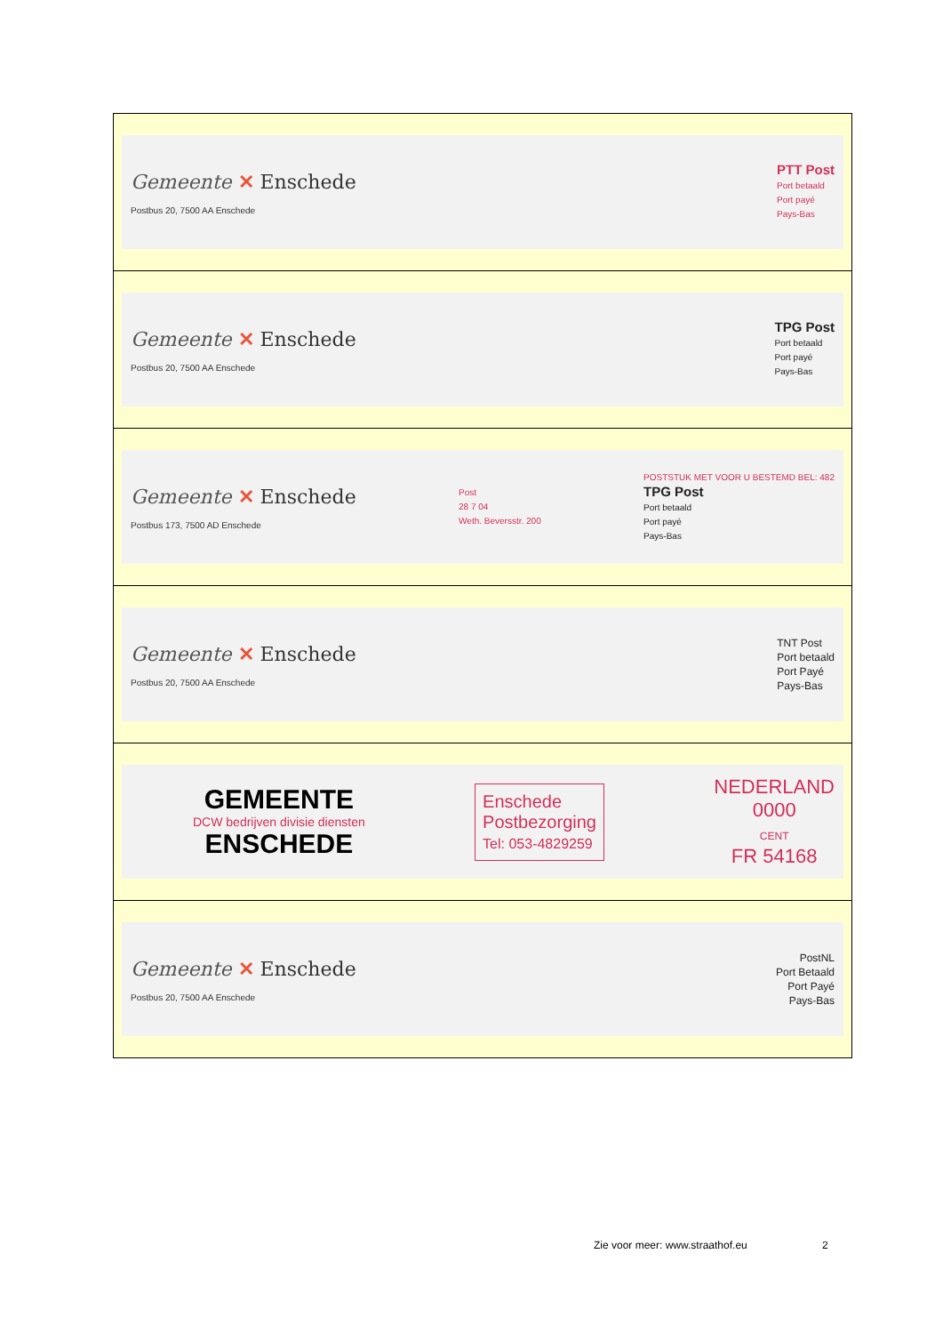| Gemeente ✕ Enschede Postbus 20, 7500 AA Enschede PTT Post Port betaald Port payé Pays-Bas |
| Gemeente ✕ Enschede Postbus 20, 7500 AA Enschede TPG Post Port betaald Port payé Pays-Bas |
| Gemeente ✕ Enschede Postbus 173, 7500 AD Enschede Post 28 7 04 Weth. Beversstr. 200 POSTSTUK MET VOOR U BESTEMD BEL: 482 TPG Post Port betaald Port payé Pays-Bas |
| Gemeente ✕ Enschede Postbus 20, 7500 AA Enschede TNT Post Port betaald Port Payé Pays-Bas |
| GEMEENTE DCW bedrijven divisie diensten ENSCHEDE Enschede Postbezorging Tel: 053-4829259 NEDERLAND 0000 CENT FR 54168 |
| Gemeente ✕ Enschede Postbus 20, 7500 AA Enschede PostNL Port Betaald Port Payé Pays-Bas |
Zie voor meer: www.straathof.eu
2